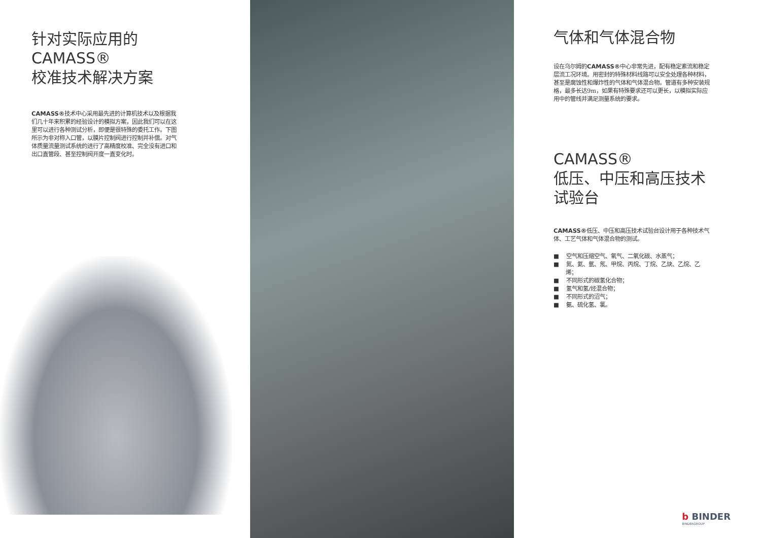针对实际应用的
CAMASS®
校准技术解决方案
CAMASS®技术中心采用最先进的计算机技术以及根据我们几十年来积累的经验设计的模拟方案，因此我们可以在这里可以进行各种测试分析，即便是很特殊的委托工作。下图所示为非对称入口管，以膜片控制阀进行控制并补偿。对气体质量流量测试系统的进行了高精度校准、完全没有进口和出口直管段、甚至控制阀开度一直变化时。
气体和气体混合物
设在乌尔姆的CAMASS®中心非常先进，配有稳定紊流和稳定层流工况环境。用密封的特殊材料线路可以安全处理各种材料，甚至是腐蚀性和爆炸性的气体和气体混合物。管道有多种安装规格，最多长达9m，如果有特殊要求还可以更长，以模拟实际应用中的管线并满足测量系统的要求。
CAMASS®
低压、中压和高压技术
试验台
CAMASS®低压、中压和高压技术试验台设计用于各种技术气体、工艺气体和气体混合物的测试。
■ 空气和压缩空气、氧气、二氧化碳、水蒸气；
■ 氮、氦、氩、氖、甲烷、丙烷、丁烷、乙炔、乙烷、乙烯；
■ 不同形式的碳氢化合物；
■ 氢气和氢/烃混合物；
■ 不同形式的沼气；
■ 氨、硫化氢、氯。
b BINDER
BINDERGROUP